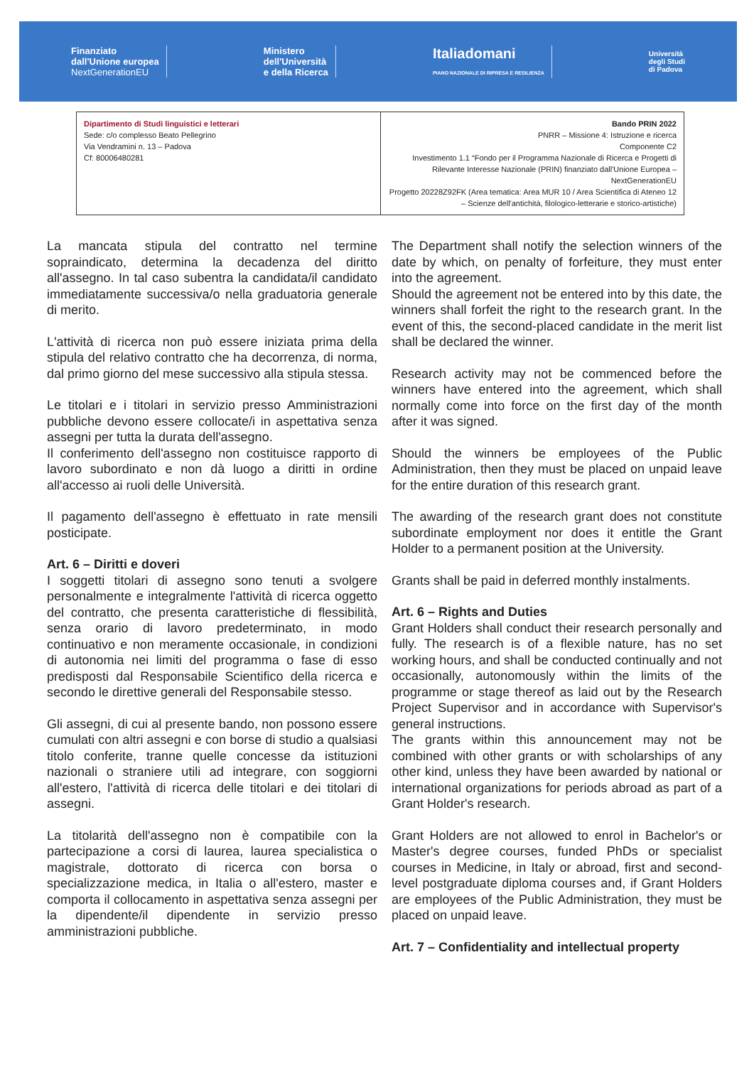Finanziato
dall'Unione europea
NextGenerationEU
Ministero
dell'Università
e della Ricerca
Italiadomani
PIANO NAZIONALE DI RIPRESA E RESILIENZA
Università
degli Studi
di Padova
| Dipartimento di Studi linguistici e letterari Sede: c/o complesso Beato Pellegrino Via Vendramini n. 13 – Padova Cf: 80006480281 | Bando PRIN 2022 PNRR – Missione 4: Istruzione e ricerca Componente C2 Investimento 1.1 “Fondo per il Programma Nazionale di Ricerca e Progetti di Rilevante Interesse Nazionale (PRIN) finanziato dall'Unione Europea – NextGenerationEU Progetto 20228Z92FK (Area tematica: Area MUR 10 / Area Scientifica di Ateneo 12 – Scienze dell'antichità, filologico-letterarie e storico-artistiche) |
La mancata stipula del contratto nel termine sopraindicato, determina la decadenza del diritto all'assegno. In tal caso subentra la candidata/il candidato immediatamente successiva/o nella graduatoria generale di merito.
L'attività di ricerca non può essere iniziata prima della stipula del relativo contratto che ha decorrenza, di norma, dal primo giorno del mese successivo alla stipula stessa.
Le titolari e i titolari in servizio presso Amministrazioni pubbliche devono essere collocate/i in aspettativa senza assegni per tutta la durata dell'assegno.
Il conferimento dell'assegno non costituisce rapporto di lavoro subordinato e non dà luogo a diritti in ordine all'accesso ai ruoli delle Università.
Il pagamento dell'assegno è effettuato in rate mensili posticipate.
Art. 6 – Diritti e doveri
I soggetti titolari di assegno sono tenuti a svolgere personalmente e integralmente l'attività di ricerca oggetto del contratto, che presenta caratteristiche di flessibilità, senza orario di lavoro predeterminato, in modo continuativo e non meramente occasionale, in condizioni di autonomia nei limiti del programma o fase di esso predisposti dal Responsabile Scientifico della ricerca e secondo le direttive generali del Responsabile stesso.
Gli assegni, di cui al presente bando, non possono essere cumulati con altri assegni e con borse di studio a qualsiasi titolo conferite, tranne quelle concesse da istituzioni nazionali o straniere utili ad integrare, con soggiorni all'estero, l'attività di ricerca delle titolari e dei titolari di assegni.
La titolarità dell'assegno non è compatibile con la partecipazione a corsi di laurea, laurea specialistica o magistrale, dottorato di ricerca con borsa o specializzazione medica, in Italia o all'estero, master e comporta il collocamento in aspettativa senza assegni per la dipendente/il dipendente in servizio presso amministrazioni pubbliche.
The Department shall notify the selection winners of the date by which, on penalty of forfeiture, they must enter into the agreement.
Should the agreement not be entered into by this date, the winners shall forfeit the right to the research grant. In the event of this, the second-placed candidate in the merit list shall be declared the winner.
Research activity may not be commenced before the winners have entered into the agreement, which shall normally come into force on the first day of the month after it was signed.
Should the winners be employees of the Public Administration, then they must be placed on unpaid leave for the entire duration of this research grant.
The awarding of the research grant does not constitute subordinate employment nor does it entitle the Grant Holder to a permanent position at the University.
Grants shall be paid in deferred monthly instalments.
Art. 6 – Rights and Duties
Grant Holders shall conduct their research personally and fully. The research is of a flexible nature, has no set working hours, and shall be conducted continually and not occasionally, autonomously within the limits of the programme or stage thereof as laid out by the Research Project Supervisor and in accordance with Supervisor's general instructions.
The grants within this announcement may not be combined with other grants or with scholarships of any other kind, unless they have been awarded by national or international organizations for periods abroad as part of a Grant Holder's research.
Grant Holders are not allowed to enrol in Bachelor's or Master's degree courses, funded PhDs or specialist courses in Medicine, in Italy or abroad, first and second-level postgraduate diploma courses and, if Grant Holders are employees of the Public Administration, they must be placed on unpaid leave.
Art. 7 – Confidentiality and intellectual property